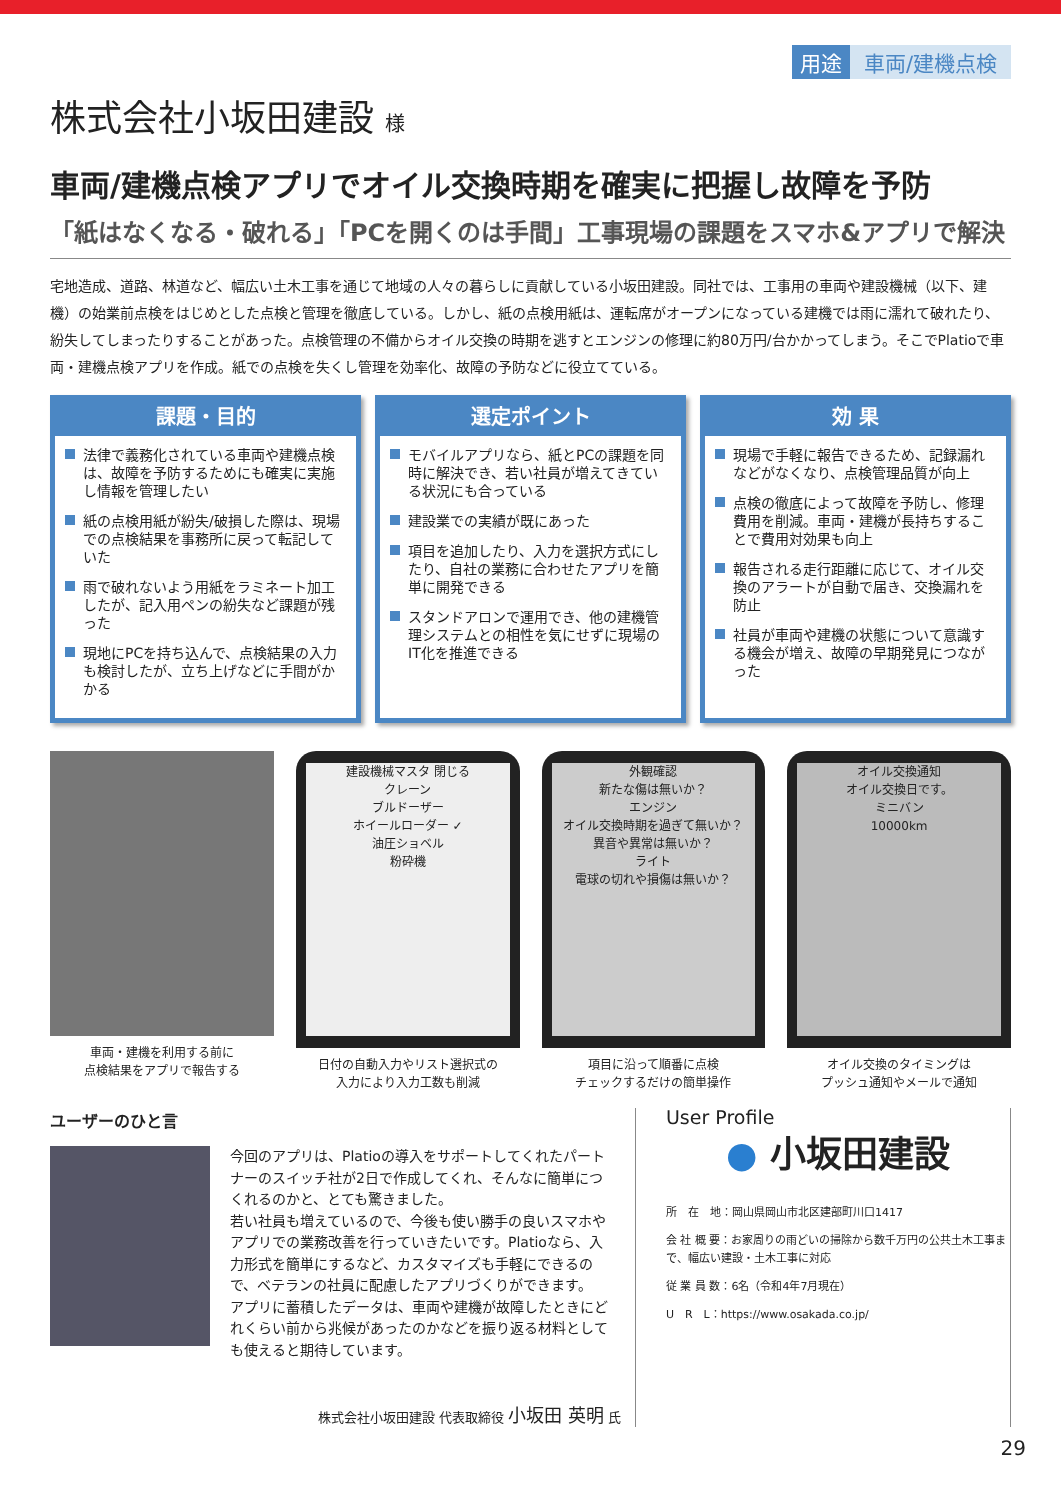用途 車両/建機点検
株式会社小坂田建設 様
車両/建機点検アプリでオイル交換時期を確実に把握し故障を予防
「紙はなくなる・破れる」「PCを開くのは手間」工事現場の課題をスマホ&アプリで解決
宅地造成、道路、林道など、幅広い土木工事を通じて地域の人々の暮らしに貢献している小坂田建設。同社では、工事用の車両や建設機械（以下、建機）の始業前点検をはじめとした点検と管理を徹底している。しかし、紙の点検用紙は、運転席がオープンになっている建機では雨に濡れて破れたり、紛失してしまったりすることがあった。点検管理の不備からオイル交換の時期を逃すとエンジンの修理に約80万円/台かかってしまう。そこでPlatioで車両・建機点検アプリを作成。紙での点検を失くし管理を効率化、故障の予防などに役立てている。
課題・目的
法律で義務化されている車両や建機点検は、故障を予防するためにも確実に実施し情報を管理したい
紙の点検用紙が紛失/破損した際は、現場での点検結果を事務所に戻って転記していた
雨で破れないよう用紙をラミネート加工したが、記入用ペンの紛失など課題が残った
現地にPCを持ち込んで、点検結果の入力も検討したが、立ち上げなどに手間がかかる
選定ポイント
モバイルアプリなら、紙とPCの課題を同時に解決でき、若い社員が増えてきている状況にも合っている
建設業での実績が既にあった
項目を追加したり、入力を選択方式にしたり、自社の業務に合わせたアプリを簡単に開発できる
スタンドアロンで運用でき、他の建機管理システムとの相性を気にせずに現場のIT化を推進できる
効 果
現場で手軽に報告できるため、記録漏れなどがなくなり、点検管理品質が向上
点検の徹底によって故障を予防し、修理費用を削減。車両・建機が長持ちすることで費用対効果も向上
報告される走行距離に応じて、オイル交換のアラートが自動で届き、交換漏れを防止
社員が車両や建機の状態について意識する機会が増え、故障の早期発見につながった
車両・建機を利用する前に
点検結果をアプリで報告する
建設機械マスタ 閉じる
クレーン
ブルドーザー
ホイールローダー ✓
油圧ショベル
粉砕機
日付の自動入力やリスト選択式の
入力により入力工数も削減
外観確認
新たな傷は無いか？
エンジン
オイル交換時期を過ぎて無いか？
異音や異常は無いか？
ライト
電球の切れや損傷は無いか？
項目に沿って順番に点検
チェックするだけの簡単操作
オイル交換通知
オイル交換日です。
ミニバン
10000km
オイル交換のタイミングは
プッシュ通知やメールで通知
ユーザーのひと言
今回のアプリは、Platioの導入をサポートしてくれたパートナーのスイッチ社が2日で作成してくれ、そんなに簡単につくれるのかと、とても驚きました。
若い社員も増えているので、今後も使い勝手の良いスマホやアプリでの業務改善を行っていきたいです。Platioなら、入力形式を簡単にするなど、カスタマイズも手軽にできるので、ベテランの社員に配慮したアプリづくりができます。
アプリに蓄積したデータは、車両や建機が故障したときにどれくらい前から兆候があったのかなどを振り返る材料としても使えると期待しています。
株式会社小坂田建設 代表取締役 小坂田 英明 氏
User Profile
● 小坂田建設
所　在　地：岡山県岡山市北区建部町川口1417
会 社 概 要：お家周りの雨どいの掃除から数千万円の公共土木工事まで、幅広い建設・土木工事に対応
従 業 員 数：6名（令和4年7月現在）
U　R　L：https://www.osakada.co.jp/
29